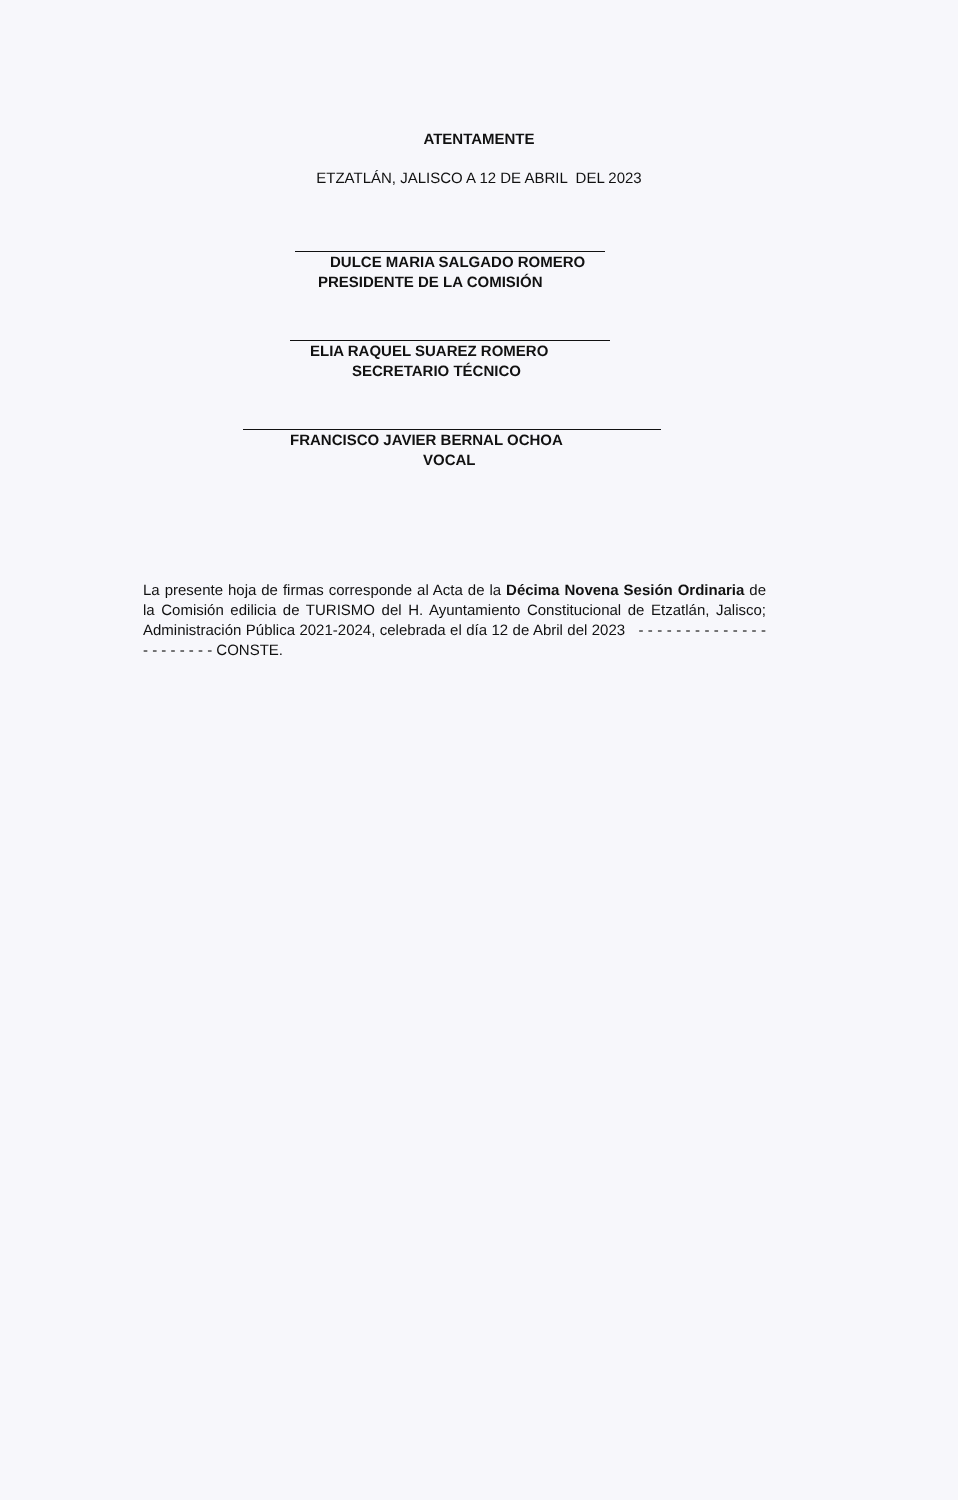ATENTAMENTE
ETZATLÁN, JALISCO A 12 DE ABRIL DEL 2023
DULCE MARIA SALGADO ROMERO
PRESIDENTE DE LA COMISIÓN
ELIA RAQUEL SUAREZ ROMERO
SECRETARIO TÉCNICO
FRANCISCO JAVIER BERNAL OCHOA
VOCAL
La presente hoja de firmas corresponde al Acta de la Décima Novena Sesión Ordinaria de la Comisión edilicia de TURISMO del H. Ayuntamiento Constitucional de Etzatlán, Jalisco; Administración Pública 2021-2024, celebrada el día 12 de Abril del 2023 - - - - - - - - - - - - - - - - - - - - - - CONSTE.